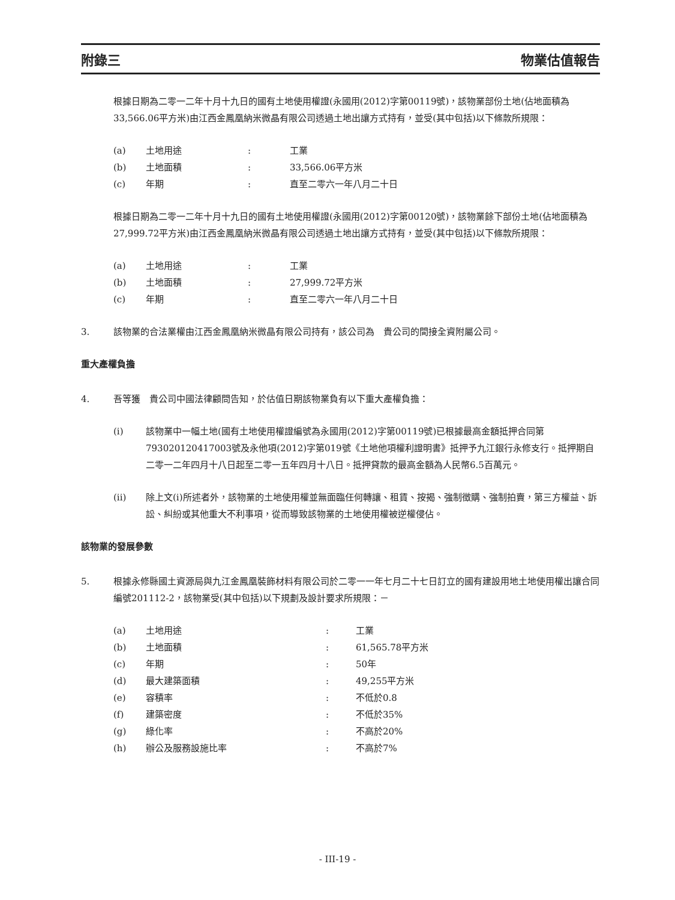附錄三 物業估值報告
根據日期為二零一二年十月十九日的國有土地使用權證(永國用(2012)字第00119號)，該物業部份土地(佔地面積為33,566.06平方米)由江西金鳳凰納米微晶有限公司透過土地出讓方式持有，並受(其中包括)以下條款所規限：
| (a) | 土地用途 | : | 工業 |
| (b) | 土地面積 | : | 33,566.06平方米 |
| (c) | 年期 | : | 直至二零六一年八月二十日 |
根據日期為二零一二年十月十九日的國有土地使用權證(永國用(2012)字第00120號)，該物業餘下部份土地(佔地面積為27,999.72平方米)由江西金鳳凰納米微晶有限公司透過土地出讓方式持有，並受(其中包括)以下條款所規限：
| (a) | 土地用途 | : | 工業 |
| (b) | 土地面積 | : | 27,999.72平方米 |
| (c) | 年期 | : | 直至二零六一年八月二十日 |
3. 該物業的合法業權由江西金鳳凰納米微晶有限公司持有，該公司為　貴公司的間接全資附屬公司。
重大產權負擔
4. 吾等獲　貴公司中國法律顧問告知，於估值日期該物業負有以下重大產權負擔：
(i) 該物業中一幅土地(國有土地使用權證編號為永國用(2012)字第00119號)已根據最高金額抵押合同第793020120417003號及永他項(2012)字第019號《土地他項權利證明書》抵押予九江銀行永修支行。抵押期自二零一二年四月十八日起至二零一五年四月十八日。抵押貸款的最高金額為人民幣6.5百萬元。
(ii) 除上文(i)所述者外，該物業的土地使用權並無面臨任何轉讓、租賃、按揭、強制徵購、強制拍賣，第三方權益、訴訟、糾紛或其他重大不利事項，從而導致該物業的土地使用權被逆權侵佔。
該物業的發展參數
5. 根據永修縣國土資源局與九江金鳳凰裝飾材料有限公司於二零一一年七月二十七日訂立的國有建設用地土地使用權出讓合同編號201112-2，該物業受(其中包括)以下規劃及設計要求所規限：－
| (a) | 土地用途 | : | 工業 |
| (b) | 土地面積 | : | 61,565.78平方米 |
| (c) | 年期 | : | 50年 |
| (d) | 最大建築面積 | : | 49,255平方米 |
| (e) | 容積率 | : | 不低於0.8 |
| (f) | 建築密度 | : | 不低於35% |
| (g) | 綠化率 | : | 不高於20% |
| (h) | 辦公及服務設施比率 | : | 不高於7% |
- III-19 -